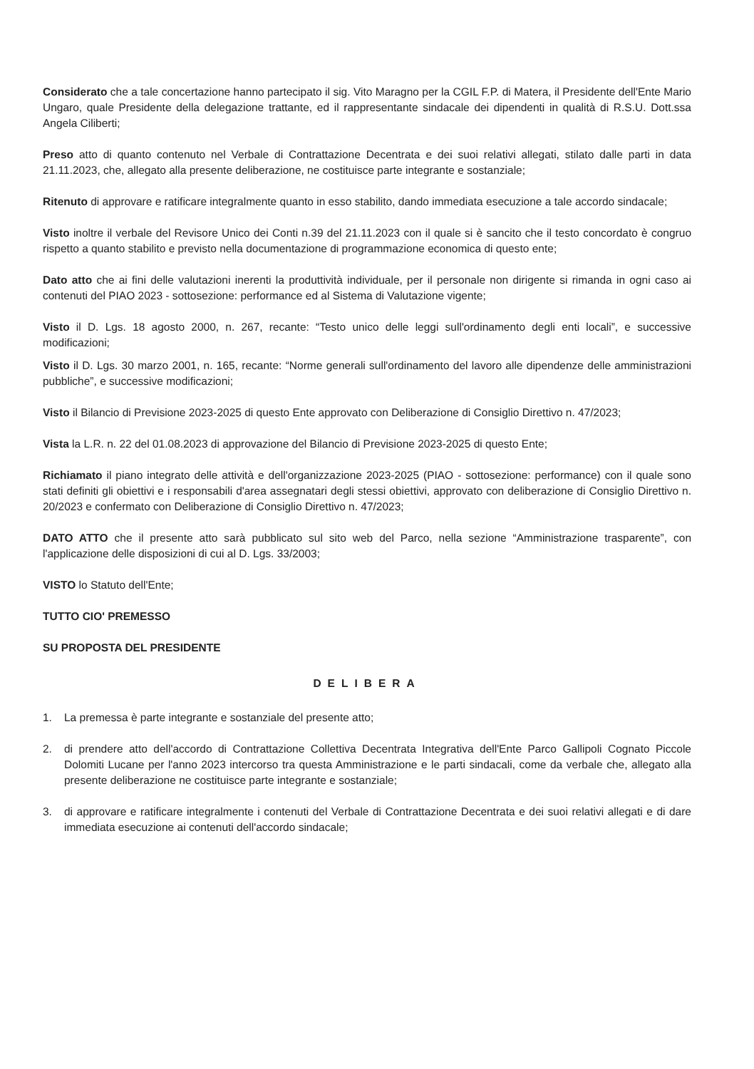Considerato che a tale concertazione hanno partecipato il sig. Vito Maragno per la CGIL F.P. di Matera, il Presidente dell'Ente Mario Ungaro, quale Presidente della delegazione trattante, ed il rappresentante sindacale dei dipendenti in qualità di R.S.U. Dott.ssa Angela Ciliberti;
Preso atto di quanto contenuto nel Verbale di Contrattazione Decentrata e dei suoi relativi allegati, stilato dalle parti in data 21.11.2023, che, allegato alla presente deliberazione, ne costituisce parte integrante e sostanziale;
Ritenuto di approvare e ratificare integralmente quanto in esso stabilito, dando immediata esecuzione a tale accordo sindacale;
Visto inoltre il verbale del Revisore Unico dei Conti n.39 del 21.11.2023 con il quale si è sancito che il testo concordato è congruo rispetto a quanto stabilito e previsto nella documentazione di programmazione economica di questo ente;
Dato atto che ai fini delle valutazioni inerenti la produttività individuale, per il personale non dirigente si rimanda in ogni caso ai contenuti del PIAO 2023 - sottosezione: performance ed al Sistema di Valutazione vigente;
Visto il D. Lgs. 18 agosto 2000, n. 267, recante: “Testo unico delle leggi sull'ordinamento degli enti locali”, e successive modificazioni;
Visto il D. Lgs. 30 marzo 2001, n. 165, recante: “Norme generali sull'ordinamento del lavoro alle dipendenze delle amministrazioni pubbliche”, e successive modificazioni;
Visto il Bilancio di Previsione 2023-2025 di questo Ente approvato con Deliberazione di Consiglio Direttivo n. 47/2023;
Vista la L.R. n. 22 del 01.08.2023 di approvazione del Bilancio di Previsione 2023-2025 di questo Ente;
Richiamato il piano integrato delle attività e dell'organizzazione 2023-2025 (PIAO - sottosezione: performance) con il quale sono stati definiti gli obiettivi e i responsabili d'area assegnatari degli stessi obiettivi, approvato con deliberazione di Consiglio Direttivo n. 20/2023 e confermato con Deliberazione di Consiglio Direttivo n. 47/2023;
DATO ATTO che il presente atto sarà pubblicato sul sito web del Parco, nella sezione “Amministrazione trasparente”, con l'applicazione delle disposizioni di cui al D. Lgs. 33/2003;
VISTO lo Statuto dell'Ente;
TUTTO CIO' PREMESSO
SU PROPOSTA DEL PRESIDENTE
DELIBERA
1. La premessa è parte integrante e sostanziale del presente atto;
2. di prendere atto dell'accordo di Contrattazione Collettiva Decentrata Integrativa dell'Ente Parco Gallipoli Cognato Piccole Dolomiti Lucane per l'anno 2023 intercorso tra questa Amministrazione e le parti sindacali, come da verbale che, allegato alla presente deliberazione ne costituisce parte integrante e sostanziale;
3. di approvare e ratificare integralmente i contenuti del Verbale di Contrattazione Decentrata e dei suoi relativi allegati e di dare immediata esecuzione ai contenuti dell'accordo sindacale;